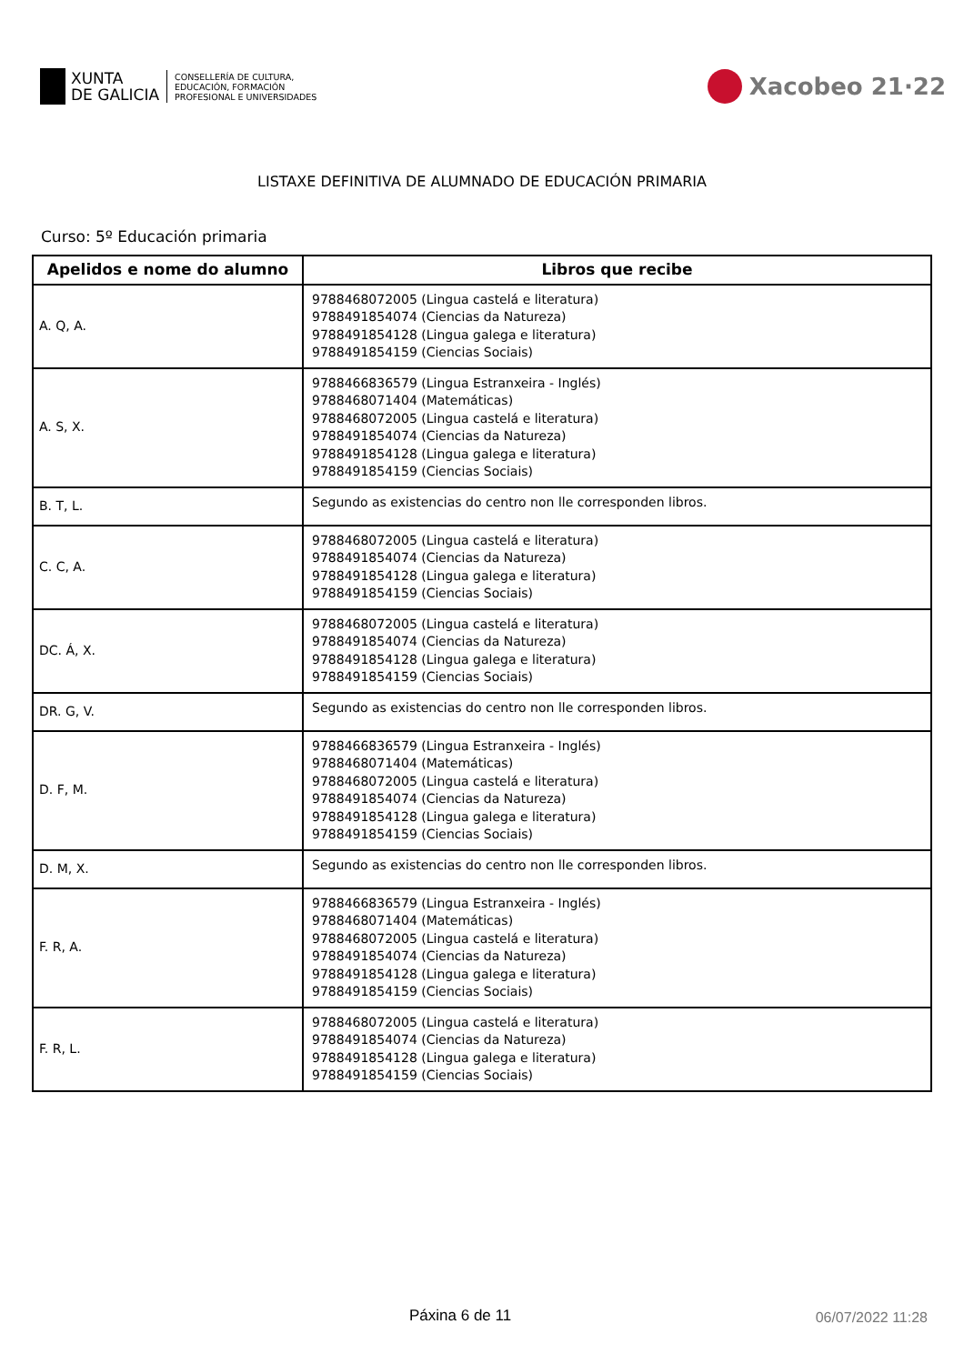XUNTA
DE GALICIA
CONSELLERÍA DE CULTURA,
EDUCACIÓN, FORMACIÓN
PROFESIONAL E UNIVERSIDADES
Xacobeo 21·22
LISTAXE DEFINITIVA DE ALUMNADO DE EDUCACIÓN PRIMARIA
Curso: 5º Educación primaria
| Apelidos e nome do alumno | Libros que recibe |
| --- | --- |
| A. Q, A. | 9788468072005 (Lingua castelá e literatura) 9788491854074 (Ciencias da Natureza) 9788491854128 (Lingua galega e literatura) 9788491854159 (Ciencias Sociais) |
| A. S, X. | 9788466836579 (Lingua Estranxeira - Inglés) 9788468071404 (Matemáticas) 9788468072005 (Lingua castelá e literatura) 9788491854074 (Ciencias da Natureza) 9788491854128 (Lingua galega e literatura) 9788491854159 (Ciencias Sociais) |
| B. T, L. | Segundo as existencias do centro non lle corresponden libros. |
| C. C, A. | 9788468072005 (Lingua castelá e literatura) 9788491854074 (Ciencias da Natureza) 9788491854128 (Lingua galega e literatura) 9788491854159 (Ciencias Sociais) |
| DC. Á, X. | 9788468072005 (Lingua castelá e literatura) 9788491854074 (Ciencias da Natureza) 9788491854128 (Lingua galega e literatura) 9788491854159 (Ciencias Sociais) |
| DR. G, V. | Segundo as existencias do centro non lle corresponden libros. |
| D. F, M. | 9788466836579 (Lingua Estranxeira - Inglés) 9788468071404 (Matemáticas) 9788468072005 (Lingua castelá e literatura) 9788491854074 (Ciencias da Natureza) 9788491854128 (Lingua galega e literatura) 9788491854159 (Ciencias Sociais) |
| D. M, X. | Segundo as existencias do centro non lle corresponden libros. |
| F. R, A. | 9788466836579 (Lingua Estranxeira - Inglés) 9788468071404 (Matemáticas) 9788468072005 (Lingua castelá e literatura) 9788491854074 (Ciencias da Natureza) 9788491854128 (Lingua galega e literatura) 9788491854159 (Ciencias Sociais) |
| F. R, L. | 9788468072005 (Lingua castelá e literatura) 9788491854074 (Ciencias da Natureza) 9788491854128 (Lingua galega e literatura) 9788491854159 (Ciencias Sociais) |
Páxina 6 de 11 06/07/2022 11:28